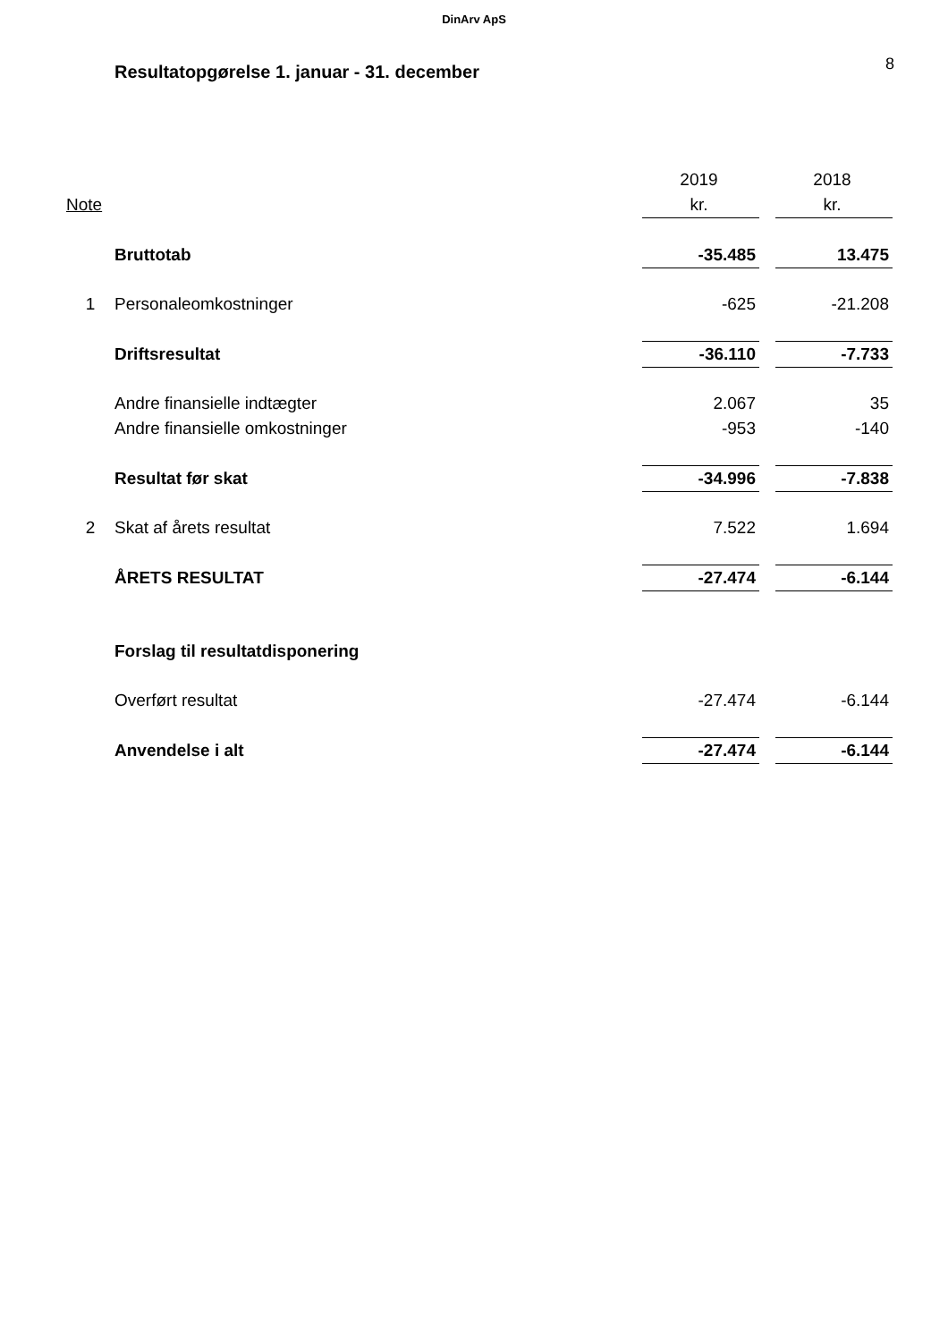DinArv ApS
Resultatopgørelse 1. januar - 31. december
8
| | | 2019 | | 2018 |
| Note | | kr. | | kr. |
| | Bruttotab | -35.485 | | 13.475 |
| 1 | Personaleomkostninger | -625 | | -21.208 |
| | Driftsresultat | -36.110 | | -7.733 |
| | Andre finansielle indtægter | 2.067 | | 35 |
| | Andre finansielle omkostninger | -953 | | -140 |
| | Resultat før skat | -34.996 | | -7.838 |
| 2 | Skat af årets resultat | 7.522 | | 1.694 |
| | ÅRETS RESULTAT | -27.474 | | -6.144 |
| | Forslag til resultatdisponering | | | |
| | Overført resultat | -27.474 | | -6.144 |
| | Anvendelse i alt | -27.474 | | -6.144 |